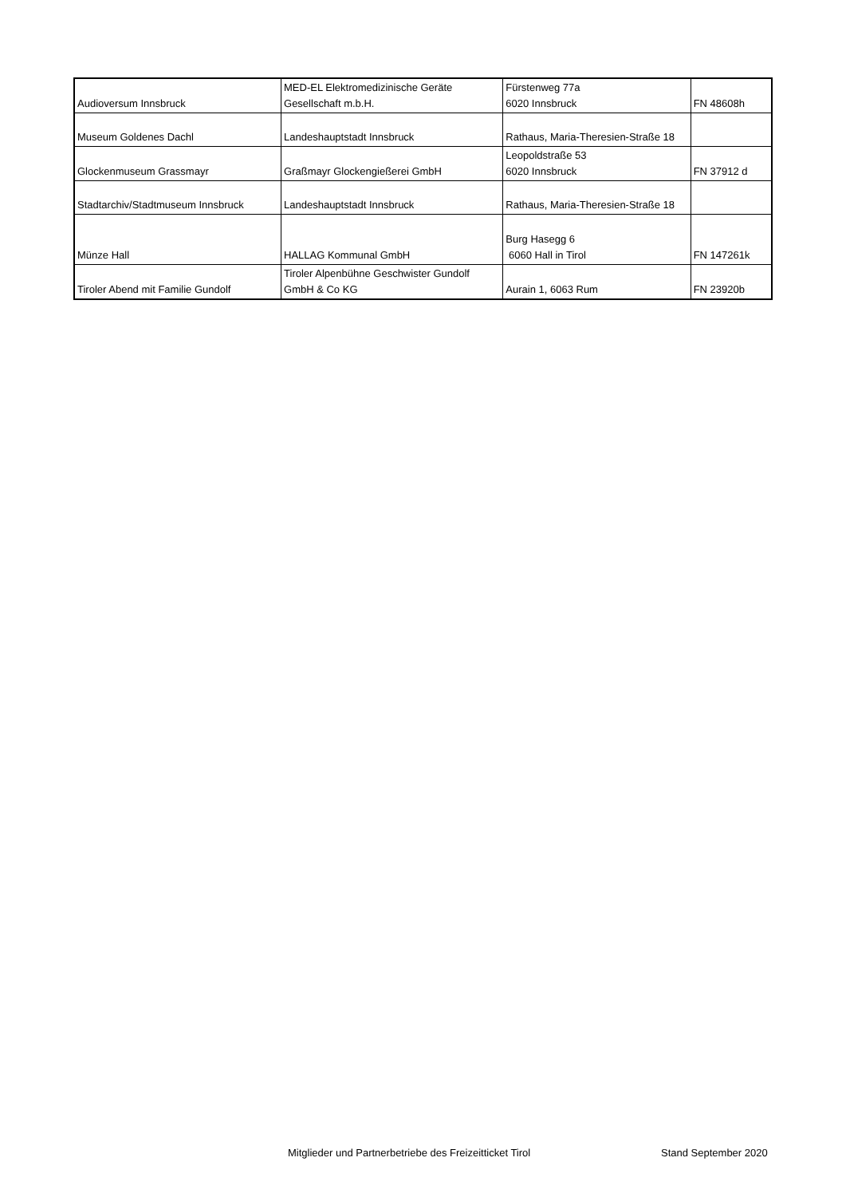| Audioversum Innsbruck | MED-EL Elektromedizinische Geräte Gesellschaft m.b.H. | Fürstenweg 77a 6020 Innsbruck | FN 48608h |
| Museum Goldenes Dachl | Landeshauptstadt Innsbruck | Rathaus, Maria-Theresien-Straße 18 | |
| Glockenmuseum Grassmayr | Graßmayr Glockengießerei GmbH | Leopoldstraße 53 6020 Innsbruck | FN 37912 d |
| Stadtarchiv/Stadtmuseum Innsbruck | Landeshauptstadt Innsbruck | Rathaus, Maria-Theresien-Straße 18 | |
| Münze Hall | HALLAG Kommunal GmbH | Burg Hasegg 6 6060 Hall in Tirol | FN 147261k |
| Tiroler Abend mit Familie Gundolf | Tiroler Alpenbühne Geschwister Gundolf GmbH & Co KG | Aurain 1, 6063 Rum | FN 23920b |
Mitglieder und Partnerbetriebe des Freizeitticket Tirol Stand September 2020